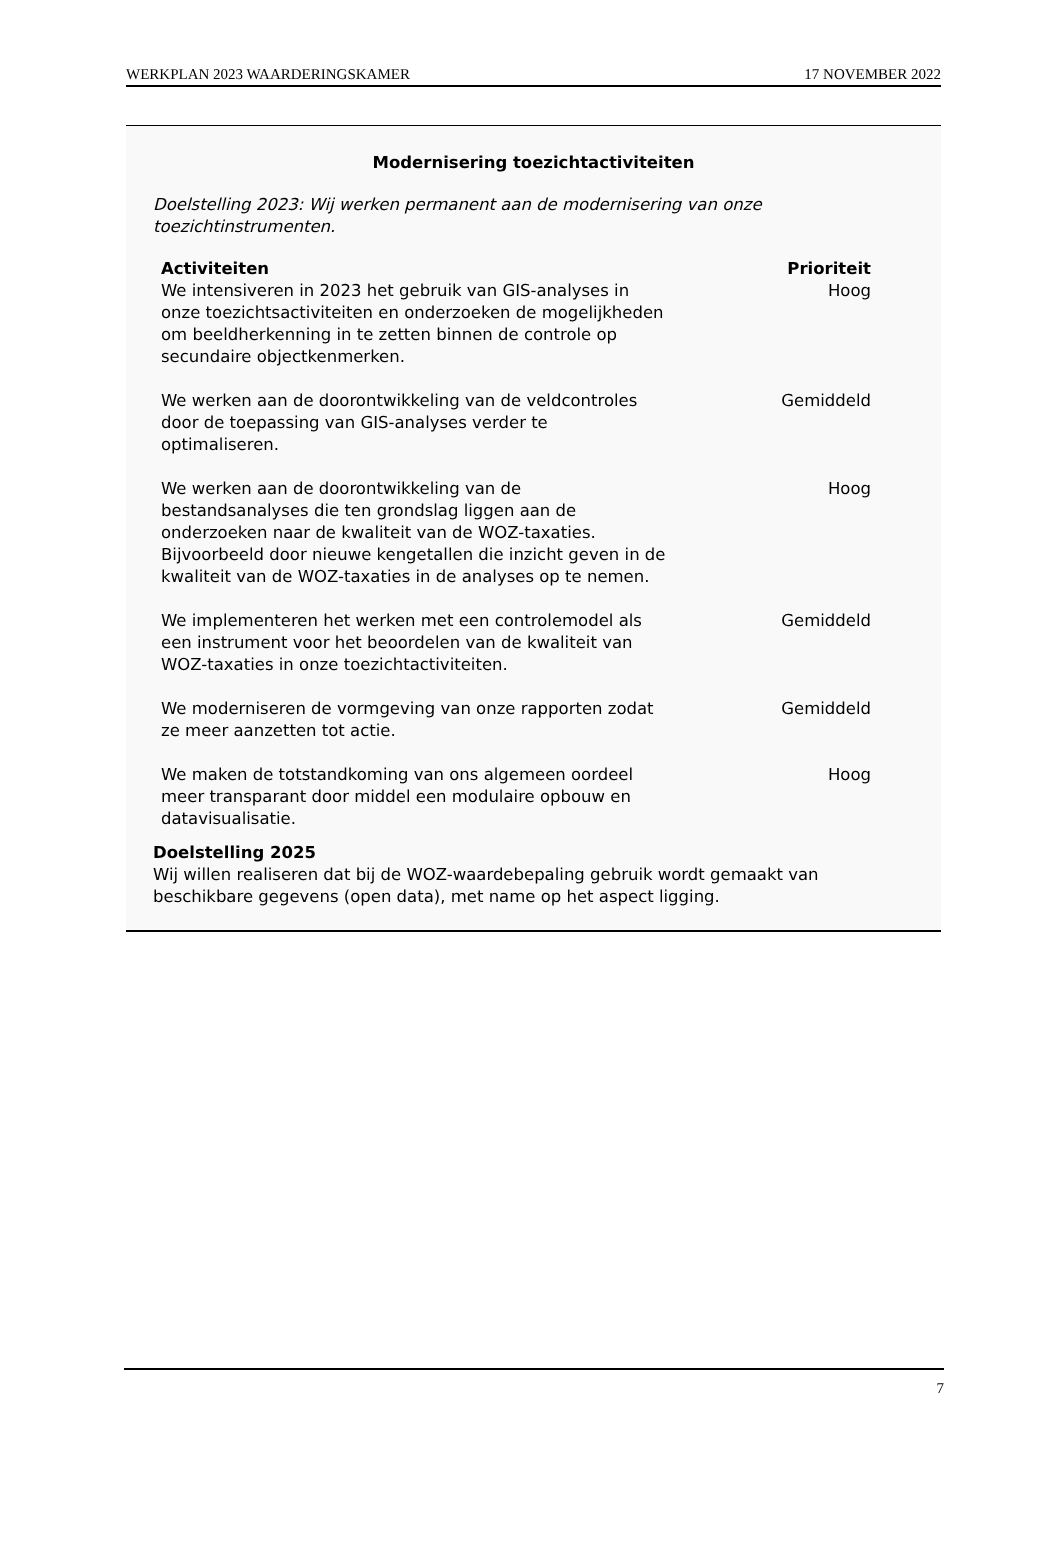WERKPLAN 2023 WAARDERINGSKAMER 17 NOVEMBER 2022
Modernisering toezichtactiviteiten
Doelstelling 2023: Wij werken permanent aan de modernisering van onze toezichtinstrumenten.
| Activiteiten | Prioriteit |
| --- | --- |
| We intensiveren in 2023 het gebruik van GIS-analyses in onze toezichtsactiviteiten en onderzoeken de mogelijkheden om beeldherkenning in te zetten binnen de controle op secundaire objectkenmerken. | Hoog |
| We werken aan de doorontwikkeling van de veldcontroles door de toepassing van GIS-analyses verder te optimaliseren. | Gemiddeld |
| We werken aan de doorontwikkeling van de bestandsanalyses die ten grondslag liggen aan de onderzoeken naar de kwaliteit van de WOZ-taxaties. Bijvoorbeeld door nieuwe kengetallen die inzicht geven in de kwaliteit van de WOZ-taxaties in de analyses op te nemen. | Hoog |
| We implementeren het werken met een controlemodel als een instrument voor het beoordelen van de kwaliteit van WOZ-taxaties in onze toezichtactiviteiten. | Gemiddeld |
| We moderniseren de vormgeving van onze rapporten zodat ze meer aanzetten tot actie. | Gemiddeld |
| We maken de totstandkoming van ons algemeen oordeel meer transparant door middel een modulaire opbouw en datavisualisatie. | Hoog |
Doelstelling 2025
Wij willen realiseren dat bij de WOZ-waardebepaling gebruik wordt gemaakt van beschikbare gegevens (open data), met name op het aspect ligging.
7